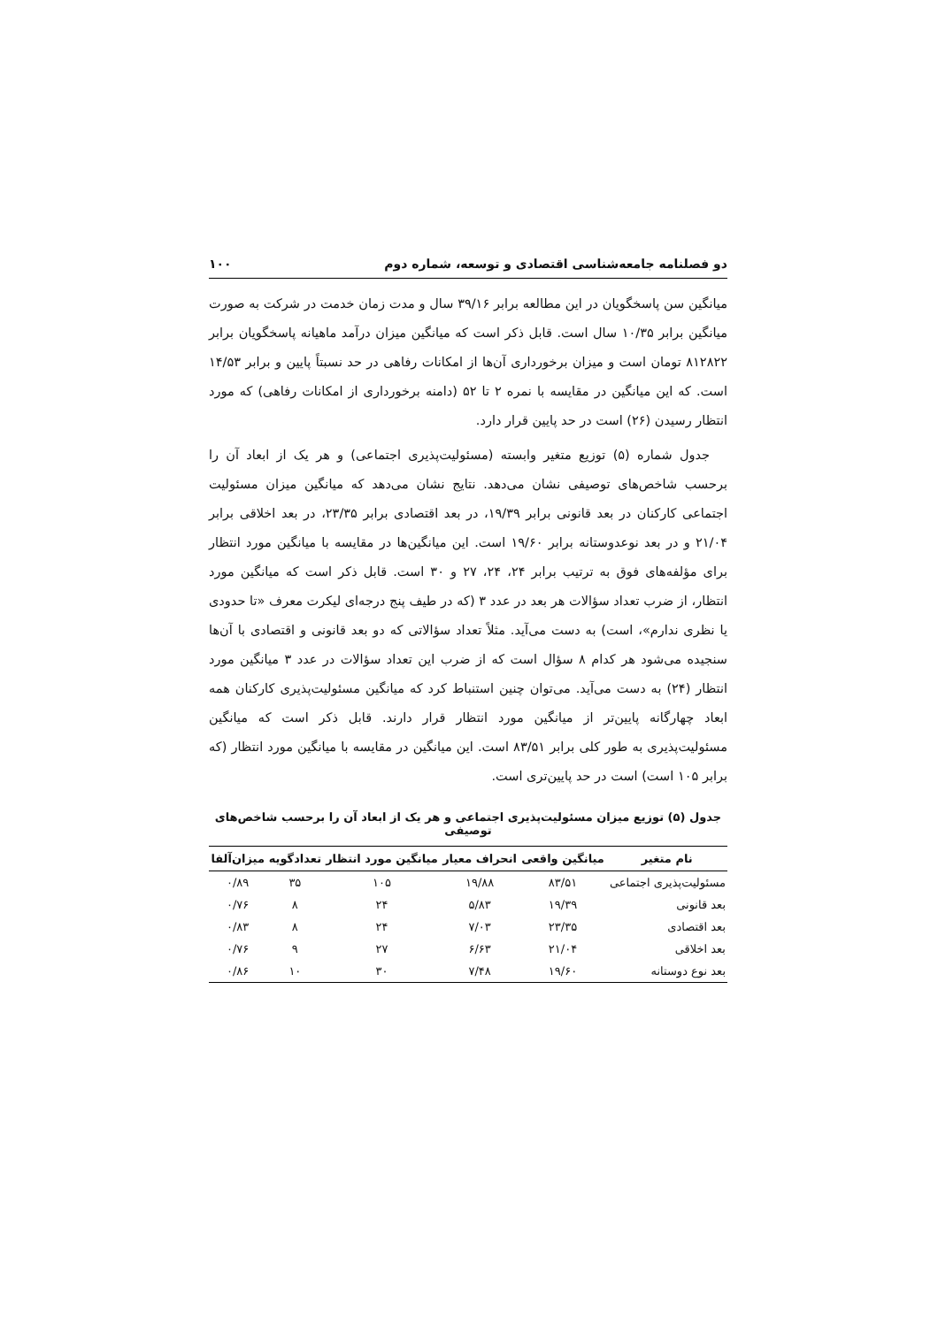دو فصلنامه جامعه‌شناسی اقتصادی و توسعه، شماره دوم ۱۰۰
میانگین سن پاسخگویان در این مطالعه برابر ۳۹/۱۶ سال و مدت زمان خدمت در شرکت به صورت میانگین برابر ۱۰/۳۵ سال است. قابل ذکر است که میانگین میزان درآمد ماهیانه پاسخگویان برابر ۸۱۲۸۲۲ تومان است و میزان برخورداری آن‌ها از امکانات رفاهی در حد نسبتاً پایین و برابر ۱۴/۵۳ است. که این میانگین در مقایسه با نمره ۲ تا ۵۲ (دامنه برخورداری از امکانات رفاهی) که مورد انتظار رسیدن (۲۶) است در حد پایین قرار دارد.
جدول شماره (۵) توزیع متغیر وابسته (مسئولیت‌پذیری اجتماعی) و هر یک از ابعاد آن را برحسب شاخص‌های توصیفی نشان می‌دهد. نتایج نشان می‌دهد که میانگین میزان مسئولیت اجتماعی کارکنان در بعد قانونی برابر ۱۹/۳۹، در بعد اقتصادی برابر ۲۳/۳۵، در بعد اخلاقی برابر ۲۱/۰۴ و در بعد نوعدوستانه برابر ۱۹/۶۰ است. این میانگین‌ها در مقایسه با میانگین مورد انتظار برای مؤلفه‌های فوق به ترتیب برابر ۲۴، ۲۴، ۲۷ و ۳۰ است. قابل ذکر است که میانگین مورد انتظار، از ضرب تعداد سؤالات هر بعد در عدد ۳ (که در طیف پنج درجه‌ای لیکرت معرف «تا حدودی یا نظری ندارم»، است) به دست می‌آید. مثلاً تعداد سؤالاتی که دو بعد قانونی و اقتصادی با آن‌ها سنجیده می‌شود هر کدام ۸ سؤال است که از ضرب این تعداد سؤالات در عدد ۳ میانگین مورد انتظار (۲۴) به دست می‌آید. می‌توان چنین استنباط کرد که میانگین مسئولیت‌پذیری کارکنان همه ابعاد چهارگانه پایین‌تر از میانگین مورد انتظار قرار دارند. قابل ذکر است که میانگین مسئولیت‌پذیری به طور کلی برابر ۸۳/۵۱ است. این میانگین در مقایسه با میانگین مورد انتظار (که برابر ۱۰۵ است) است در حد پایین‌تری است.
جدول (۵) توزیع میزان مسئولیت‌پذیری اجتماعی و هر یک از ابعاد آن را برحسب شاخص‌های توصیفی
| نام متغیر | میانگین واقعی | انحراف معیار | میانگین مورد انتظار | تعدادگویه | میزان‌آلفا |
| --- | --- | --- | --- | --- | --- |
| مسئولیت‌پذیری اجتماعی | ۸۳/۵۱ | ۱۹/۸۸ | ۱۰۵ | ۳۵ | ۰/۸۹ |
| بعد قانونی | ۱۹/۳۹ | ۵/۸۳ | ۲۴ | ۸ | ۰/۷۶ |
| بعد اقتصادی | ۲۳/۳۵ | ۷/۰۳ | ۲۴ | ۸ | ۰/۸۳ |
| بعد اخلاقی | ۲۱/۰۴ | ۶/۶۳ | ۲۷ | ۹ | ۰/۷۶ |
| بعد نوع دوستانه | ۱۹/۶۰ | ۷/۴۸ | ۳۰ | ۱۰ | ۰/۸۶ |